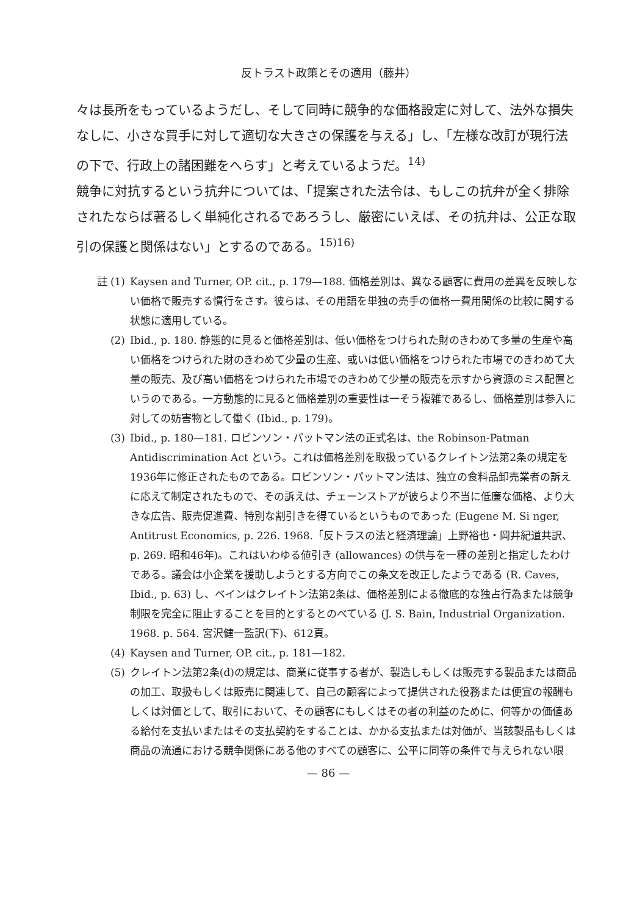反トラスト政策とその適用（藤井）
々は長所をもっているようだし、そして同時に競争的な価格設定に対して、法外な損失なしに、小さな買手に対して適切な大きさの保護を与える」し、「左様な改訂が現行法の下で、行政上の諸困難をへらす」と考えているようだ。<sup>14)</sup>
競争に対抗するという抗弁については、「提案された法令は、もしこの抗弁が全く排除されたならば著るしく単純化されるであろうし、厳密にいえば、その抗弁は、公正な取引の保護と関係はない」とするのである。<sup>15)16)</sup>
註 (1) Kaysen and Turner, OP. cit., p. 179—188. 価格差別は、異なる顧客に費用の差異を反映しない価格で販売する慣行をさす。彼らは、その用語を単独の売手の価格一費用関係の比較に関する状態に適用している。
(2) Ibid., p. 180. 静態的に見ると価格差別は、低い価格をつけられた財のきわめて多量の生産や高い価格をつけられた財のきわめて少量の生産、或いは低い価格をつけられた市場でのきわめて大量の販売、及び高い価格をつけられた市場でのきわめて少量の販売を示すから資源のミス配置というのである。一方動態的に見ると価格差別の重要性は一そう複雑であるし、価格差別は参入に対しての妨害物として働く (Ibid., p. 179)。
(3) Ibid., p. 180—181. ロビンソン・パットマン法の正式名は、the Robinson-Patman Antidiscrimination Act という。これは価格差別を取扱っているクレイトン法第2条の規定を1936年に修正されたものである。ロビンソン・パットマン法は、独立の食料品卸売業者の訴えに応えて制定されたもので、その訴えは、チェーンストアが彼らより不当に低廉な価格、より大きな広告、販売促進費、特別な割引きを得ているというものであった (Eugene M. Si nger, Antitrust Economics, p. 226. 1968.「反トラスの法と経済理論」上野裕也・岡井紀道共訳、p. 269. 昭和46年)。これはいわゆる値引き (allowances) の供与を一種の差別と指定したわけである。議会は小企業を援助しようとする方向でこの条文を改正したようである (R. Caves, Ibid., p. 63) し、ベインはクレイトン法第2条は、価格差別による徹底的な独占行為または競争制限を完全に阻止することを目的とするとのべている (J. S. Bain, Industrial Organization. 1968. p. 564. 宮沢健一監訳(下)、612頁。
(4) Kaysen and Turner, OP. cit., p. 181—182.
(5) クレイトン法第2条(d)の規定は、商業に従事する者が、製造しもしくは販売する製品または商品の加工、取扱もしくは販売に関連して、自己の顧客によって提供された役務または便宜の報酬もしくは対価として、取引において、その顧客にもしくはその者の利益のために、何等かの価値ある給付を支払いまたはその支払契約をすることは、かかる支払または対価が、当該製品もしくは商品の流通における競争関係にある他のすべての顧客に、公平に同等の条件で与えられない限
— 86 —